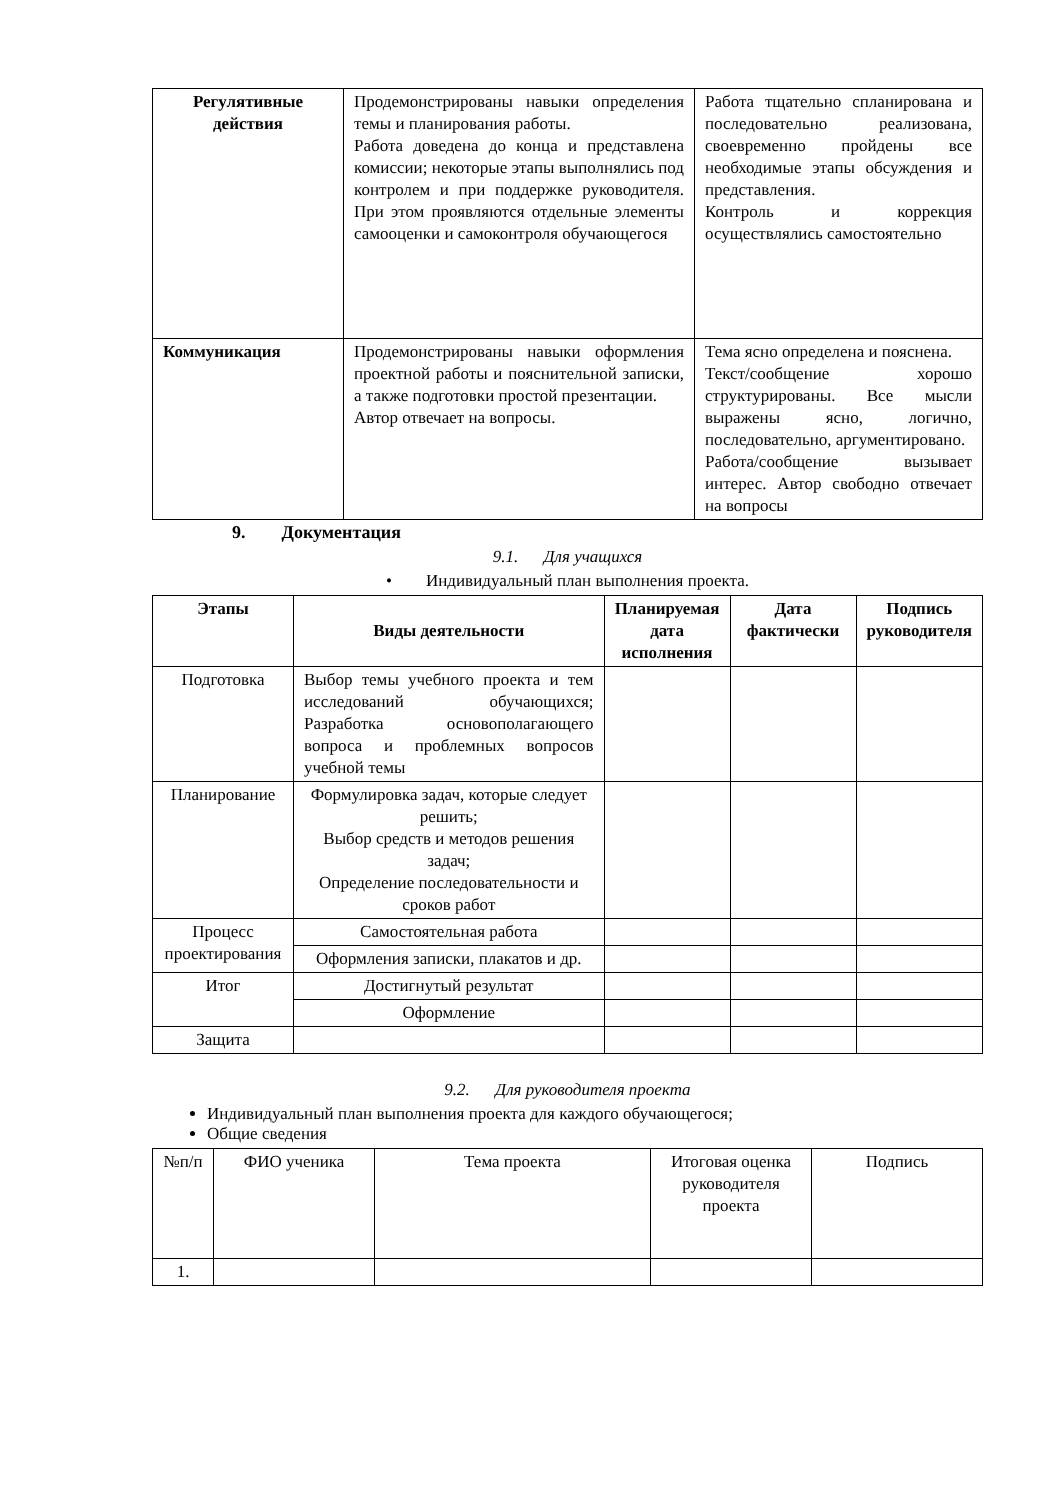| Регулятивные действия | Продемонстрированы навыки определения темы и планирования работы. Работа доведена до конца и представлена комиссии; некоторые этапы выполнялись под контролем и при поддержке руководителя. При этом проявляются отдельные элементы самооценки и самоконтроля обучающегося | Работа тщательно спланирована и последовательно реализована, своевременно пройдены все необходимые этапы обсуждения и представления. Контроль и коррекция осуществлялись самостоятельно |
| Коммуникация | Продемонстрированы навыки оформления проектной работы и пояснительной записки, а также подготовки простой презентации. Автор отвечает на вопросы. | Тема ясно определена и пояснена. Текст/сообщение хорошо структурированы. Все мысли выражены ясно, логично, последовательно, аргументировано. Работа/сообщение вызывает интерес. Автор свободно отвечает на вопросы |
9. Документация
9.1. Для учащихся
• Индивидуальный план выполнения проекта.
| Этапы | Виды деятельности | Планируемая дата исполнения | Дата фактически | Подпись руководителя |
| --- | --- | --- | --- | --- |
| Подготовка | Выбор темы учебного проекта и тем исследований обучающихся; Разработка основополагающего вопроса и проблемных вопросов учебной темы | | | |
| Планирование | Формулировка задач, которые следует решить; Выбор средств и методов решения задач; Определение последовательности и сроков работ | | | |
| Процесс проектирования | Самостоятельная работа | | | |
| | Оформления записки, плакатов и др. | | | |
| Итог | Достигнутый результат | | | |
| | Оформление | | | |
| Защита | | | | |
9.2. Для руководителя проекта
Индивидуальный план выполнения проекта для каждого обучающегося;
Общие сведения
| №п/п | ФИО ученика | Тема проекта | Итоговая оценка руководителя проекта | Подпись |
| 1. | | | | |